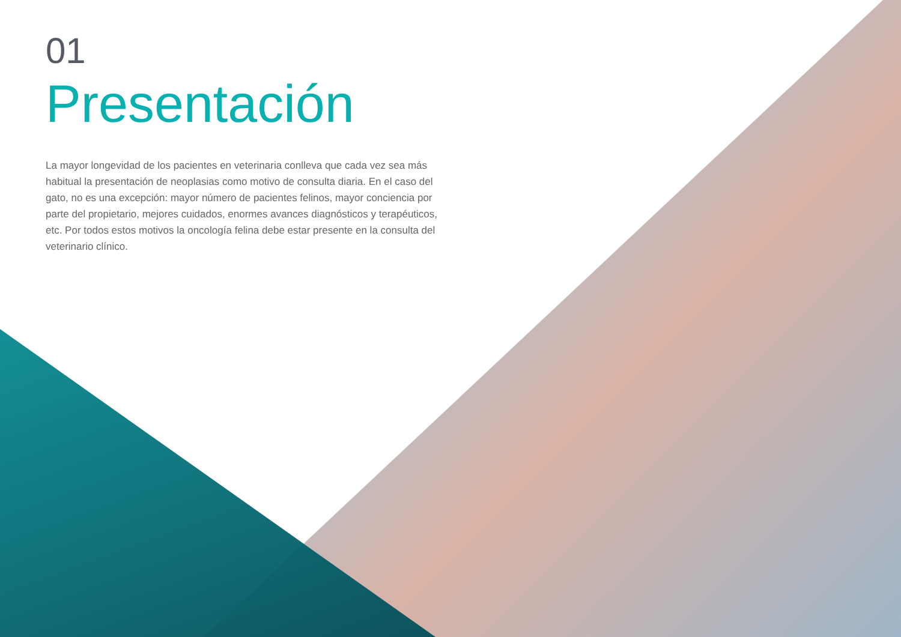01
Presentación
La mayor longevidad de los pacientes en veterinaria conlleva que cada vez sea más habitual la presentación de neoplasias como motivo de consulta diaria. En el caso del gato, no es una excepción: mayor número de pacientes felinos, mayor conciencia por parte del propietario, mejores cuidados, enormes avances diagnósticos y terapéuticos, etc. Por todos estos motivos la oncología felina debe estar presente en la consulta del veterinario clínico.